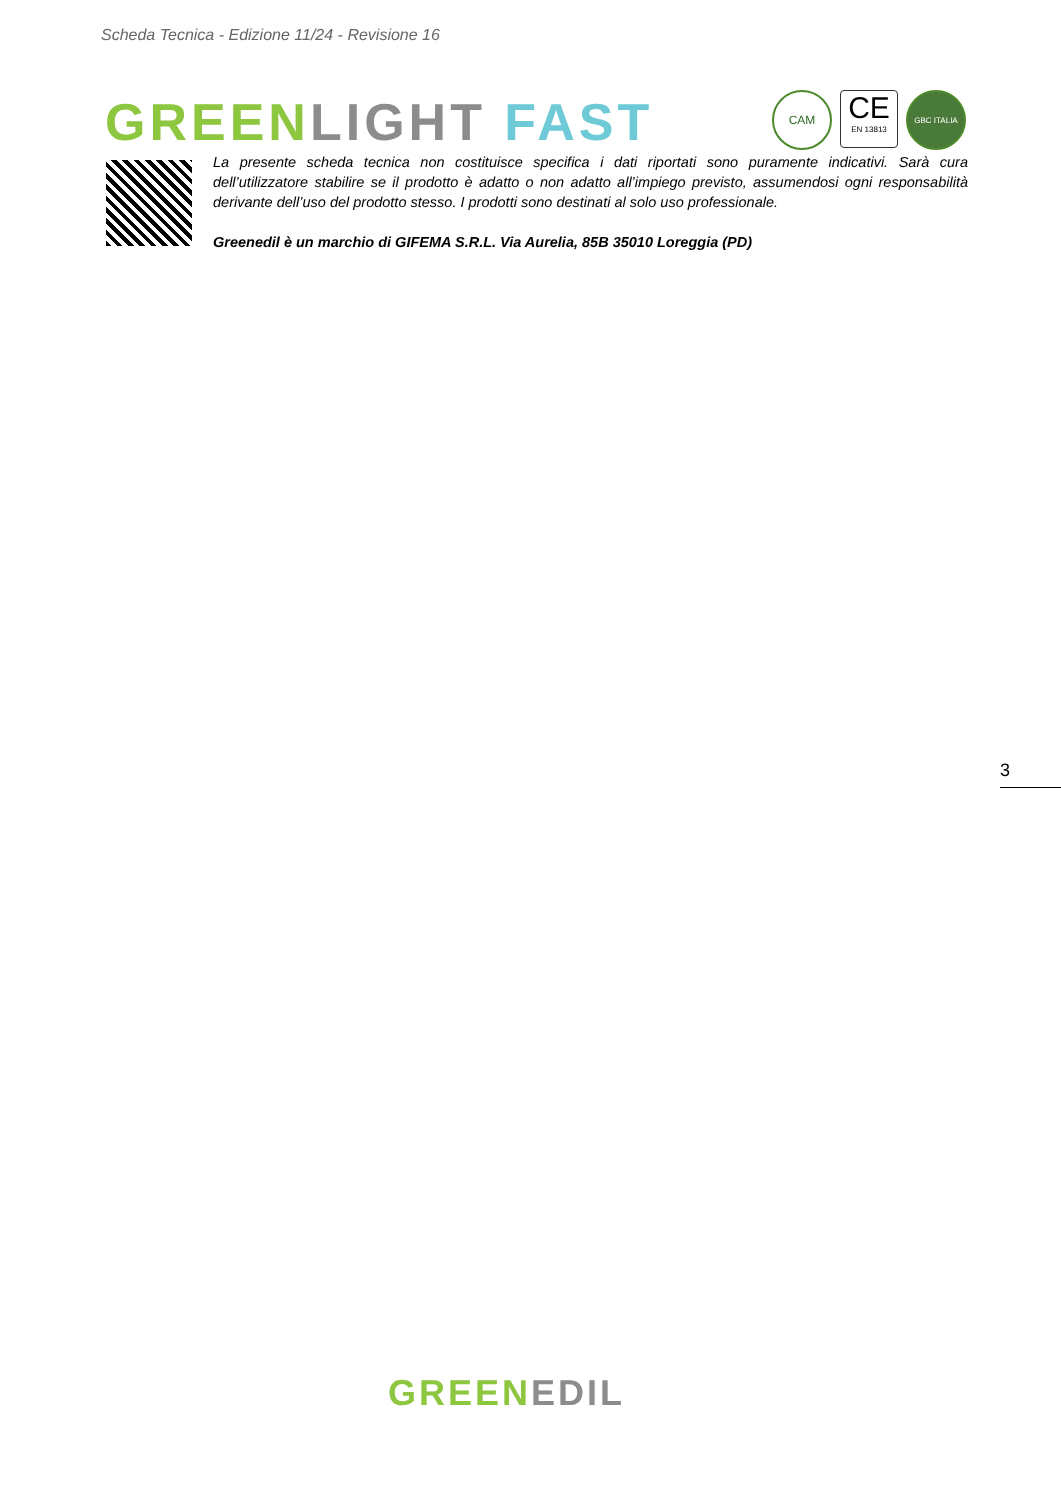Scheda Tecnica - Edizione 11/24 - Revisione 16
GREEN LIGHT FAST
CAM
CE
EN 13813
GBC ITALIA
La presente scheda tecnica non costituisce specifica i dati riportati sono puramente indicativi. Sarà cura dell’utilizzatore stabilire se il prodotto è adatto o non adatto all’impiego previsto, assumendosi ogni responsabilità derivante dell’uso del prodotto stesso. I prodotti sono destinati al solo uso professionale.
Greenedil è un marchio di GIFEMA S.R.L. Via Aurelia, 85B 35010 Loreggia (PD)
3
GREEN EDIL